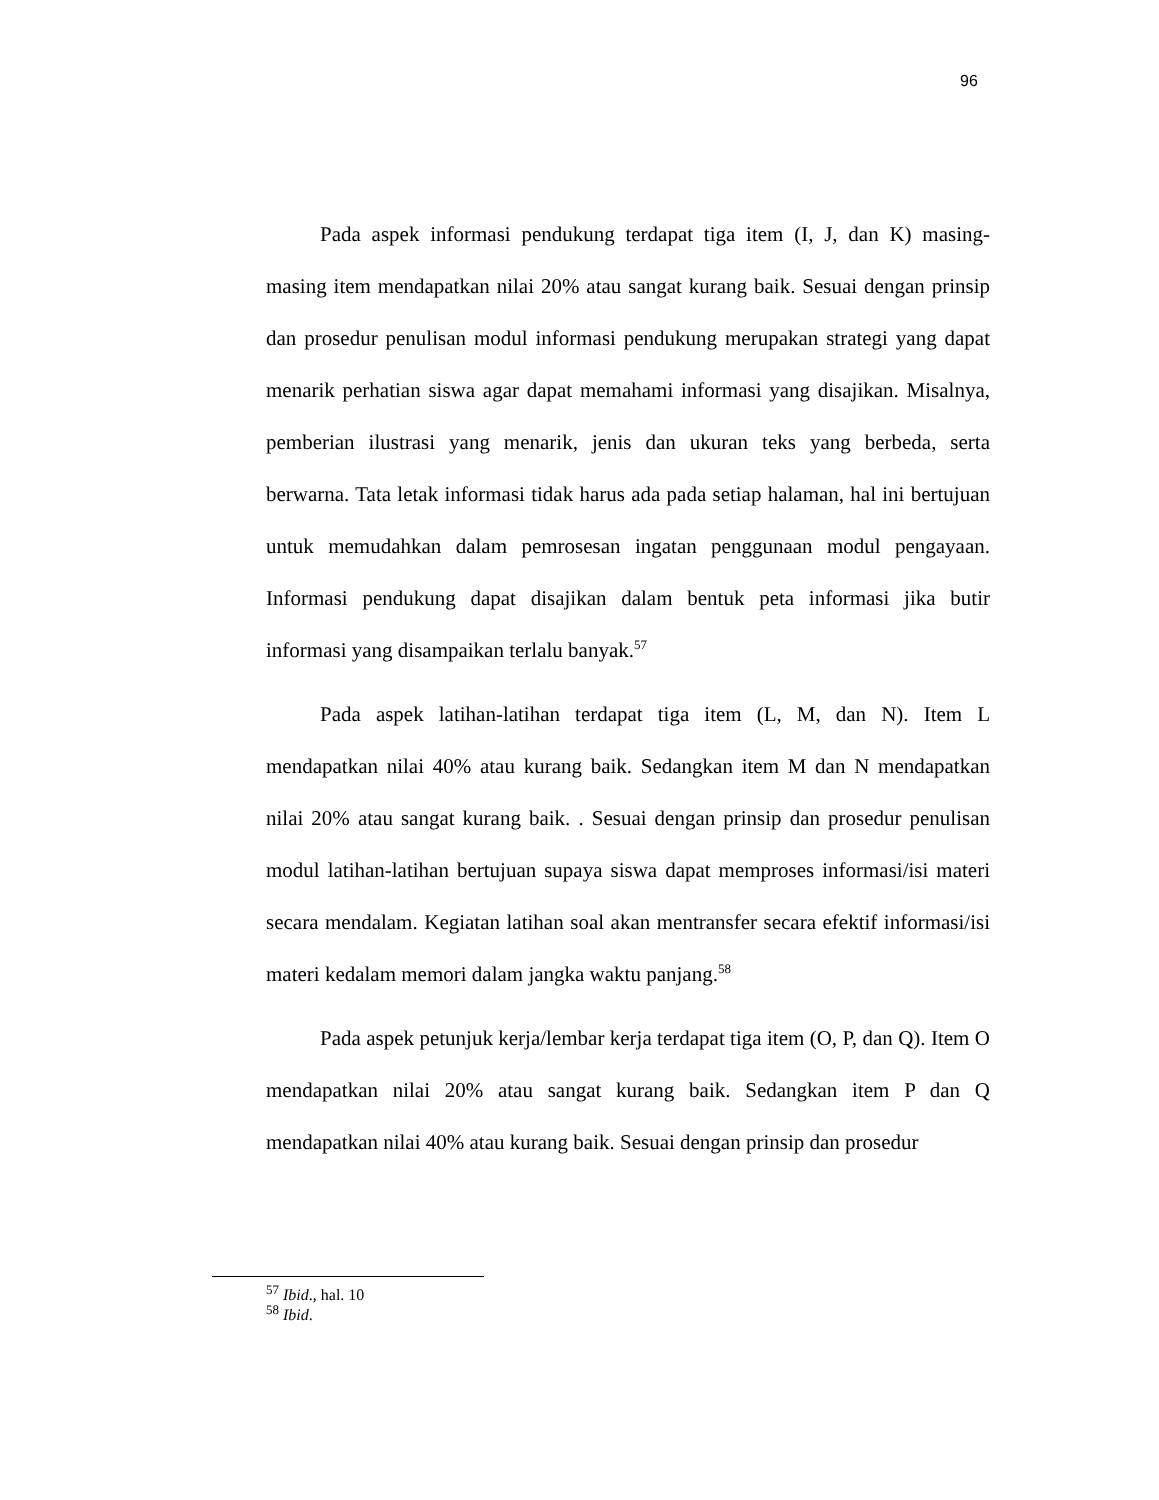96
Pada aspek informasi pendukung terdapat tiga item (I, J, dan K) masing-masing item mendapatkan nilai 20% atau sangat kurang baik. Sesuai dengan prinsip dan prosedur penulisan modul informasi pendukung merupakan strategi yang dapat menarik perhatian siswa agar dapat memahami informasi yang disajikan. Misalnya, pemberian ilustrasi yang menarik, jenis dan ukuran teks yang berbeda, serta berwarna. Tata letak informasi tidak harus ada pada setiap halaman, hal ini bertujuan untuk memudahkan dalam pemrosesan ingatan penggunaan modul pengayaan. Informasi pendukung dapat disajikan dalam bentuk peta informasi jika butir informasi yang disampaikan terlalu banyak.<sup>57</sup>
Pada aspek latihan-latihan terdapat tiga item (L, M, dan N). Item L mendapatkan nilai 40% atau kurang baik. Sedangkan item M dan N mendapatkan nilai 20% atau sangat kurang baik. . Sesuai dengan prinsip dan prosedur penulisan modul latihan-latihan bertujuan supaya siswa dapat memproses informasi/isi materi secara mendalam. Kegiatan latihan soal akan mentransfer secara efektif informasi/isi materi kedalam memori dalam jangka waktu panjang.<sup>58</sup>
Pada aspek petunjuk kerja/lembar kerja terdapat tiga item (O, P, dan Q). Item O mendapatkan nilai 20% atau sangat kurang baik. Sedangkan item P dan Q mendapatkan nilai 40% atau kurang baik. Sesuai dengan prinsip dan prosedur
<sup>57</sup> Ibid., hal. 10
<sup>58</sup> Ibid.